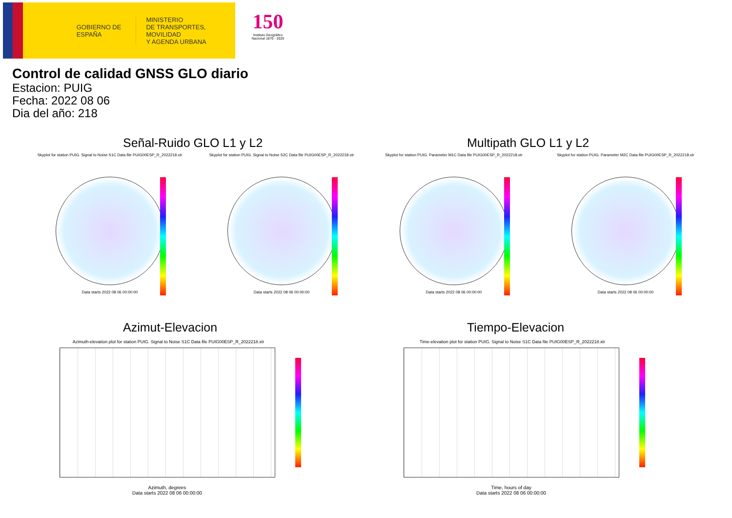GOBIERNO DE ESPAÑA
MINISTERIO
DE TRANSPORTES, MOVILIDAD
Y AGENDA URBANA
150
Instituto Geográfico Nacional 1870 - 2020
Control de calidad GNSS GLO diario
Estacion: PUIG
Fecha: 2022 08 06
Dia del año: 218
Señal-Ruido GLO L1 y L2 Multipath GLO L1 y L2
Skyplot for station PUIG. Signal to Noise S1C Data file PUIG00ESP_R_2022218.xtr
Data starts 2022 08 06 00:00:00
Skyplot for station PUIG. Signal to Noise S2C Data file PUIG00ESP_R_2022218.xtr
Data starts 2022 08 06 00:00:00
Skyplot for station PUIG. Parameter M1C Data file PUIG00ESP_R_2022218.xtr
Data starts 2022 08 06 00:00:00
Skyplot for station PUIG. Parameter M2C Data file PUIG00ESP_R_2022218.xtr
Data starts 2022 08 06 00:00:00
Azimut-Elevacion Tiempo-Elevacion
Azimuth-elevation plot for station PUIG. Signal to Noise S1C Data file PUIG00ESP_R_2022218.xtr
Azimuth, degrees
Data starts 2022 08 06 00:00:00
Time-elevation plot for station PUIG. Signal to Noise S1C Data file PUIG00ESP_R_2022218.xtr
Time, hours of day
Data starts 2022 08 06 00:00:00